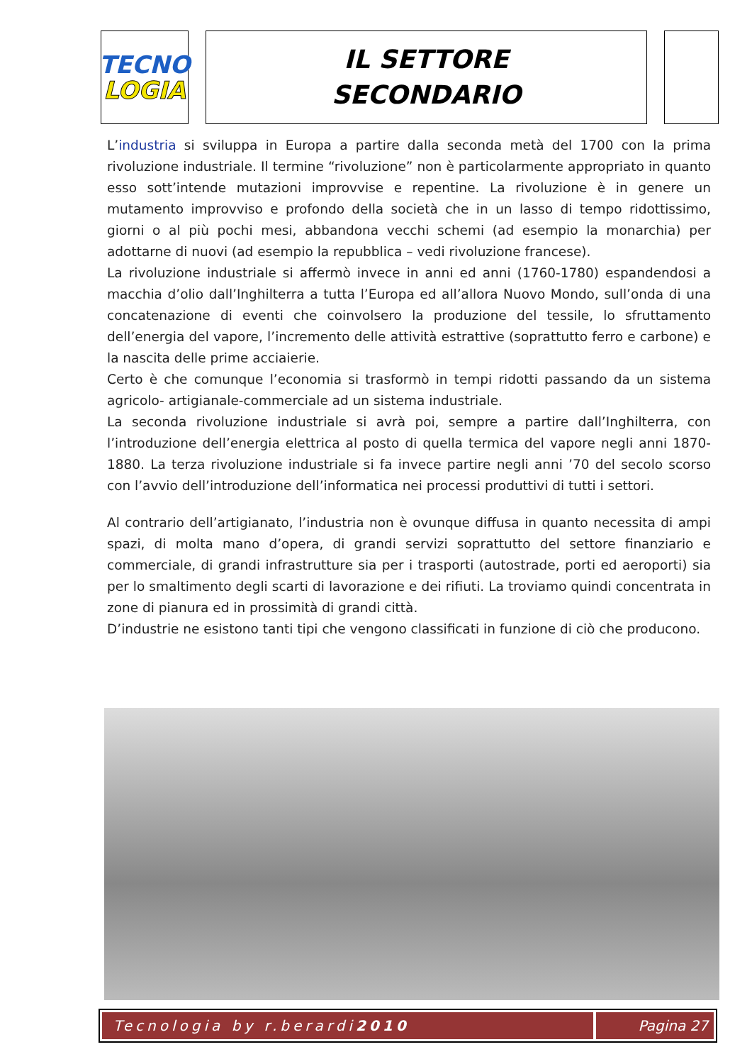TECNO
LOGIA
IL SETTORE
SECONDARIO
L’industria si sviluppa in Europa a partire dalla seconda metà del 1700 con la prima rivoluzione industriale. Il termine “rivoluzione” non è particolarmente appropriato in quanto esso sott’intende mutazioni improvvise e repentine. La rivoluzione è in genere un mutamento improvviso e profondo della società che in un lasso di tempo ridottissimo, giorni o al più pochi mesi, abbandona vecchi schemi (ad esempio la monarchia) per adottarne di nuovi (ad esempio la repubblica – vedi rivoluzione francese).
La rivoluzione industriale si affermò invece in anni ed anni (1760-1780) espandendosi a macchia d’olio dall’Inghilterra a tutta l’Europa ed all’allora Nuovo Mondo, sull’onda di una concatenazione di eventi che coinvolsero la produzione del tessile, lo sfruttamento dell’energia del vapore, l’incremento delle attività estrattive (soprattutto ferro e carbone) e la nascita delle prime acciaierie.
Certo è che comunque l’economia si trasformò in tempi ridotti passando da un sistema agricolo- artigianale-commerciale ad un sistema industriale.
La seconda rivoluzione industriale si avrà poi, sempre a partire dall’Inghilterra, con l’introduzione dell’energia elettrica al posto di quella termica del vapore negli anni 1870-1880. La terza rivoluzione industriale si fa invece partire negli anni ’70 del secolo scorso con l’avvio dell’introduzione dell’informatica nei processi produttivi di tutti i settori.
Al contrario dell’artigianato, l’industria non è ovunque diffusa in quanto necessita di ampi spazi, di molta mano d’opera, di grandi servizi soprattutto del settore finanziario e commerciale, di grandi infrastrutture sia per i trasporti (autostrade, porti ed aeroporti) sia per lo smaltimento degli scarti di lavorazione e dei rifiuti. La troviamo quindi concentrata in zone di pianura ed in prossimità di grandi città.
D’industrie ne esistono tanti tipi che vengono classificati in funzione di ciò che producono.
Tecnologia by r.berardi 2010 Pagina 27